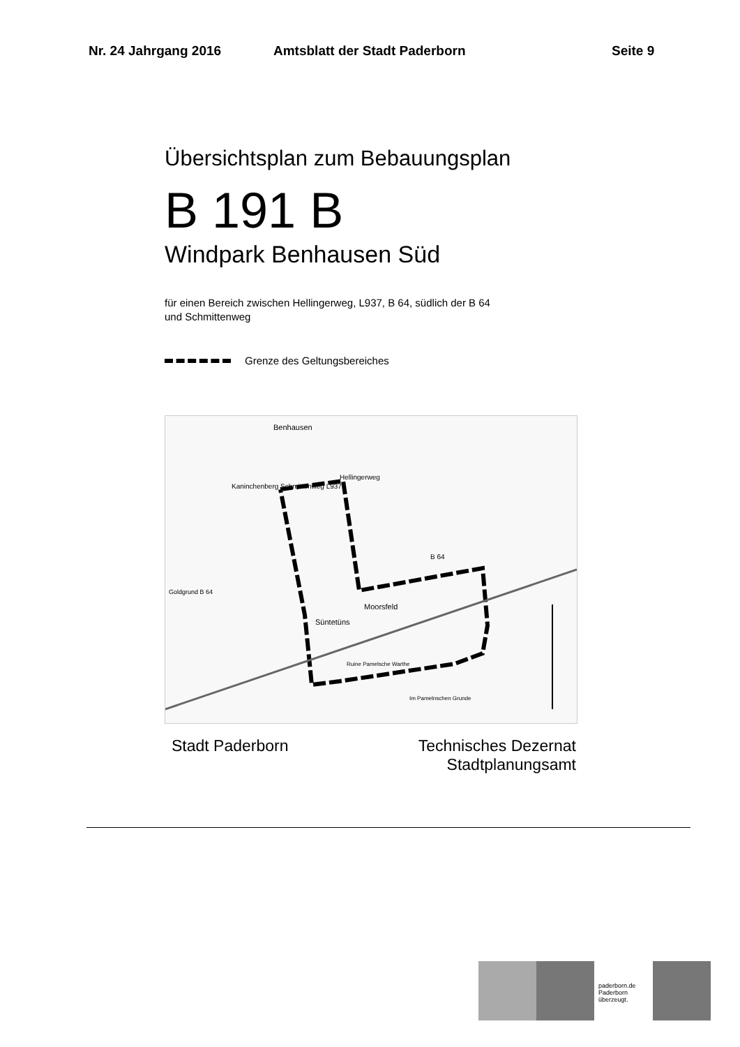Nr. 24 Jahrgang 2016 Amtsblatt der Stadt Paderborn Seite 9
Übersichtsplan zum Bebauungsplan
B 191 B
Windpark Benhausen Süd
für einen Bereich zwischen Hellingerweg, L937, B 64, südlich der B 64
und Schmittenweg
Grenze des Geltungsbereiches
Benhausen
Hellingerweg
Kaninchenberg Schmittenweg L937
B 64
Goldgrund B 64
Moorsfeld
Süntetüns
Ruine Pamelsche Warthe
Im Pamelnschen Grunde
Stadt Paderborn Technisches Dezernat
Stadtplanungsamt
paderborn.de
Paderborn
überzeugt.